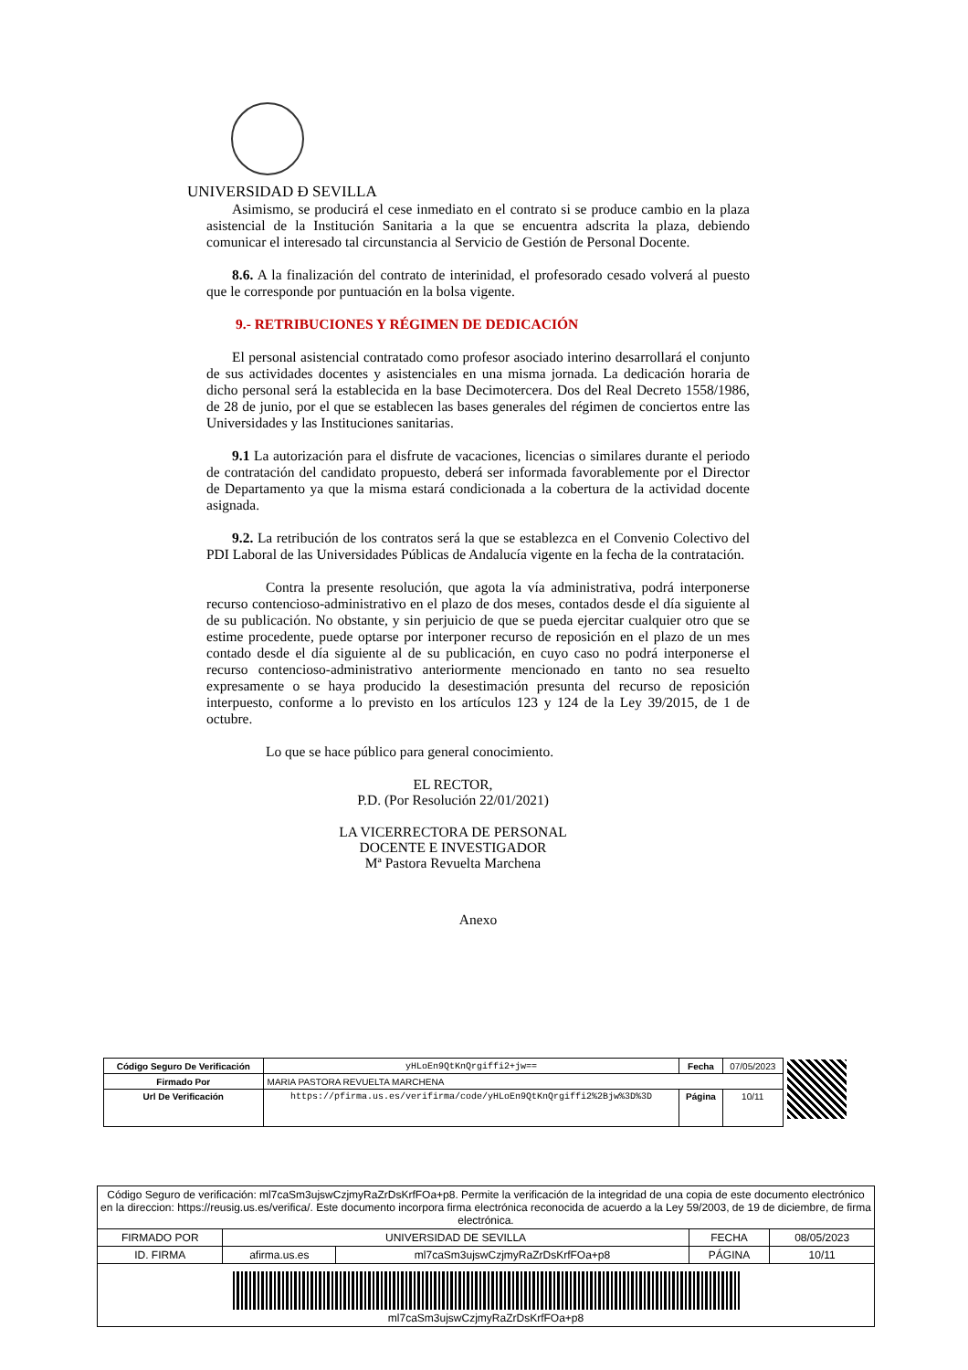UNIVERSIDAD Ð SEVILLA
Asimismo, se producirá el cese inmediato en el contrato si se produce cambio en la plaza asistencial de la Institución Sanitaria a la que se encuentra adscrita la plaza, debiendo comunicar el interesado tal circunstancia al Servicio de Gestión de Personal Docente.
8.6. A la finalización del contrato de interinidad, el profesorado cesado volverá al puesto que le corresponde por puntuación en la bolsa vigente.
9.- RETRIBUCIONES Y RÉGIMEN DE DEDICACIÓN
El personal asistencial contratado como profesor asociado interino desarrollará el conjunto de sus actividades docentes y asistenciales en una misma jornada. La dedicación horaria de dicho personal será la establecida en la base Decimotercera. Dos del Real Decreto 1558/1986, de 28 de junio, por el que se establecen las bases generales del régimen de conciertos entre las Universidades y las Instituciones sanitarias.
9.1 La autorización para el disfrute de vacaciones, licencias o similares durante el periodo de contratación del candidato propuesto, deberá ser informada favorablemente por el Director de Departamento ya que la misma estará condicionada a la cobertura de la actividad docente asignada.
9.2. La retribución de los contratos será la que se establezca en el Convenio Colectivo del PDI Laboral de las Universidades Públicas de Andalucía vigente en la fecha de la contratación.
Contra la presente resolución, que agota la vía administrativa, podrá interponerse recurso contencioso-administrativo en el plazo de dos meses, contados desde el día siguiente al de su publicación. No obstante, y sin perjuicio de que se pueda ejercitar cualquier otro que se estime procedente, puede optarse por interponer recurso de reposición en el plazo de un mes contado desde el día siguiente al de su publicación, en cuyo caso no podrá interponerse el recurso contencioso-administrativo anteriormente mencionado en tanto no sea resuelto expresamente o se haya producido la desestimación presunta del recurso de reposición interpuesto, conforme a lo previsto en los artículos 123 y 124 de la Ley 39/2015, de 1 de octubre.
Lo que se hace público para general conocimiento.
EL RECTOR,
P.D. (Por Resolución 22/01/2021)
LA VICERRECTORA DE PERSONAL
DOCENTE E INVESTIGADOR
Mª Pastora Revuelta Marchena
Anexo
| Código Seguro De Verificación | yHLoEn9QtKnQrgiffi2+jw== | Fecha | 07/05/2023 |
| Firmado Por | MARIA PASTORA REVUELTA MARCHENA | | |
| Url De Verificación | https://pfirma.us.es/verifirma/code/yHLoEn9QtKnQrgiffi2%2Bjw%3D%3D | Página | 10/11 |
| Código Seguro de verificación: ml7caSm3ujswCzjmyRaZrDsKrfFOa+p8. Permite la verificación de la integridad de una copia de este documento electrónico en la direccion: https://reusig.us.es/verifica/. Este documento incorpora firma electrónica reconocida de acuerdo a la Ley 59/2003, de 19 de diciembre, de firma electrónica. | | | | |
| FIRMADO POR | UNIVERSIDAD DE SEVILLA | | FECHA | 08/05/2023 |
| ID. FIRMA | afirma.us.es | ml7caSm3ujswCzjmyRaZrDsKrfFOa+p8 | PÁGINA | 10/11 |
| ml7caSm3ujswCzjmyRaZrDsKrfFOa+p8 | | | | |